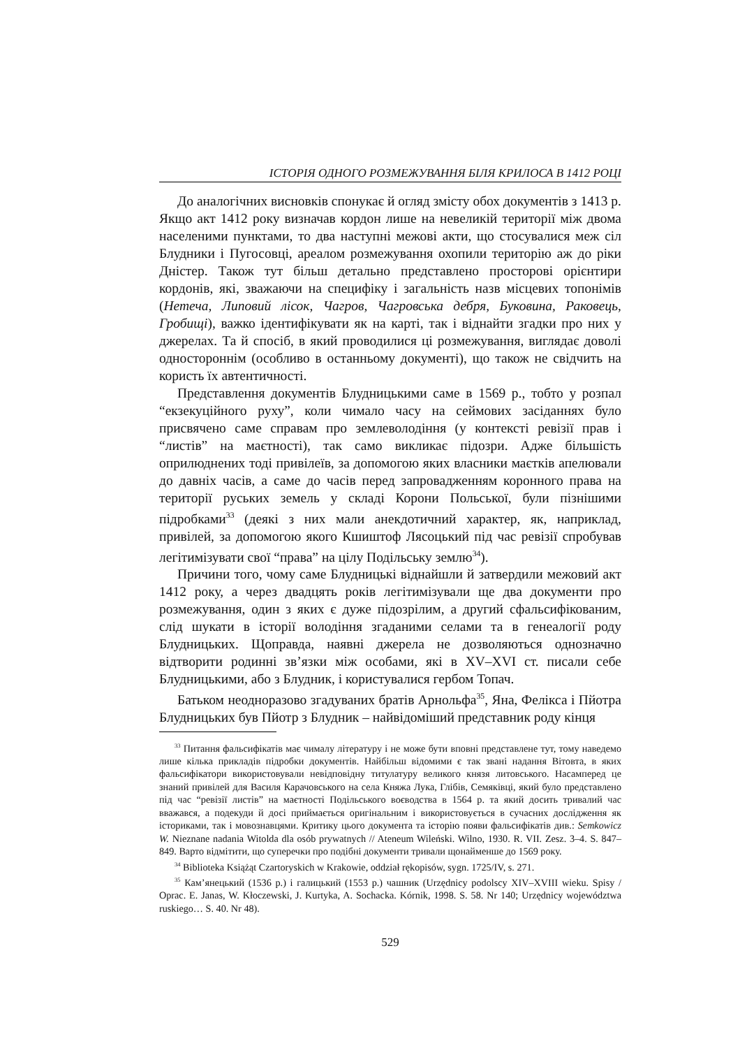ІСТОРІЯ ОДНОГО РОЗМЕЖУВАННЯ БІЛЯ КРИЛОСА В 1412 РОЦІ
До аналогічних висновків спонукає й огляд змісту обох документів з 1413 р. Якщо акт 1412 року визначав кордон лише на невеликій території між двома населеними пунктами, то два наступні межові акти, що стосувалися меж сіл Блудники і Пугосовці, ареалом розмежування охопили територію аж до ріки Дністер. Також тут більш детально представлено просторові орієнтири кордонів, які, зважаючи на специфіку і загальність назв місцевих топонімів (Нетеча, Липовий лісок, Чагров, Чагровська дебря, Буковина, Раковець, Гробищі), важко ідентифікувати як на карті, так і віднайти згадки про них у джерелах. Та й спосіб, в який проводилися ці розмежування, виглядає доволі одностороннім (особливо в останньому документі), що також не свідчить на користь їх автентичності.
Представлення документів Блудницькими саме в 1569 р., тобто у розпал “екзекуційного руху”, коли чимало часу на сеймових засіданнях було присвячено саме справам про землеволодіння (у контексті ревізії прав і “листів” на маєтності), так само викликає підозри. Адже більшість оприлюднених тоді привілеїв, за допомогою яких власники маєтків апелювали до давніх часів, а саме до часів перед запровадженням коронного права на території руських земель у складі Корони Польської, були пізнішими підробками<sup>33</sup> (деякі з них мали анекдотичний характер, як, наприклад, привілей, за допомогою якого Кшиштоф Лясоцький під час ревізії спробував легітимізувати свої “права” на цілу Подільську землю<sup>34</sup>).
Причини того, чому саме Блудницькі віднайшли й затвердили межовий акт 1412 року, а через двадцять років легітимізували ще два документи про розмежування, один з яких є дуже підозрілим, а другий сфальсифікованим, слід шукати в історії володіння згаданими селами та в генеалогії роду Блудницьких. Щоправда, наявні джерела не дозволяються однозначно відтворити родинні зв’язки між особами, які в XV–XVI ст. писали себе Блудницькими, або з Блудник, і користувалися гербом Топач.
Батьком неодноразово згадуваних братів Арнольфа<sup>35</sup>, Яна, Фелікса і Пйотра Блудницьких був Пйотр з Блудник – найвідоміший представник роду кінця
<sup>33</sup> Питання фальсифікатів має чималу літературу і не може бути вповні представлене тут, тому наведемо лише кілька прикладів підробки документів. Найбільш відомими є так звані надання Вітовта, в яких фальсифікатори використовували невідповідну титулатуру великого князя литовського. Насамперед це знаний привілей для Василя Карачовського на села Княжа Лука, Глібів, Семяківці, який було представлено під час “ревізії листів” на маєтності Подільського воєводства в 1564 р. та який досить тривалий час вважався, а подекуди й досі приймається оригінальним і використовується в сучасних дослідження як істориками, так і мовознавцями. Критику цього документа та історію появи фальсифікатів див.: Semkowicz W. Nieznane nadania Witolda dla osób prywatnych // Ateneum Wileński. Wilno, 1930. R. VII. Zesz. 3–4. S. 847–849. Варто відмітити, що суперечки про подібні документи тривали щонайменше до 1569 року.
<sup>34</sup> Biblioteka Książąt Czartoryskich w Krakowie, oddział rękopisów, sygn. 1725/IV, s. 271.
<sup>35</sup> Кам’янецький (1536 р.) і галицький (1553 р.) чашник (Urzędnicy podolscy XIV–XVIII wieku. Spisy / Oprac. E. Janas, W. Kłoczewski, J. Kurtyka, A. Sochacka. Kórnik, 1998. S. 58. Nr 140; Urzędnicy województwa ruskiego… S. 40. Nr 48).
529